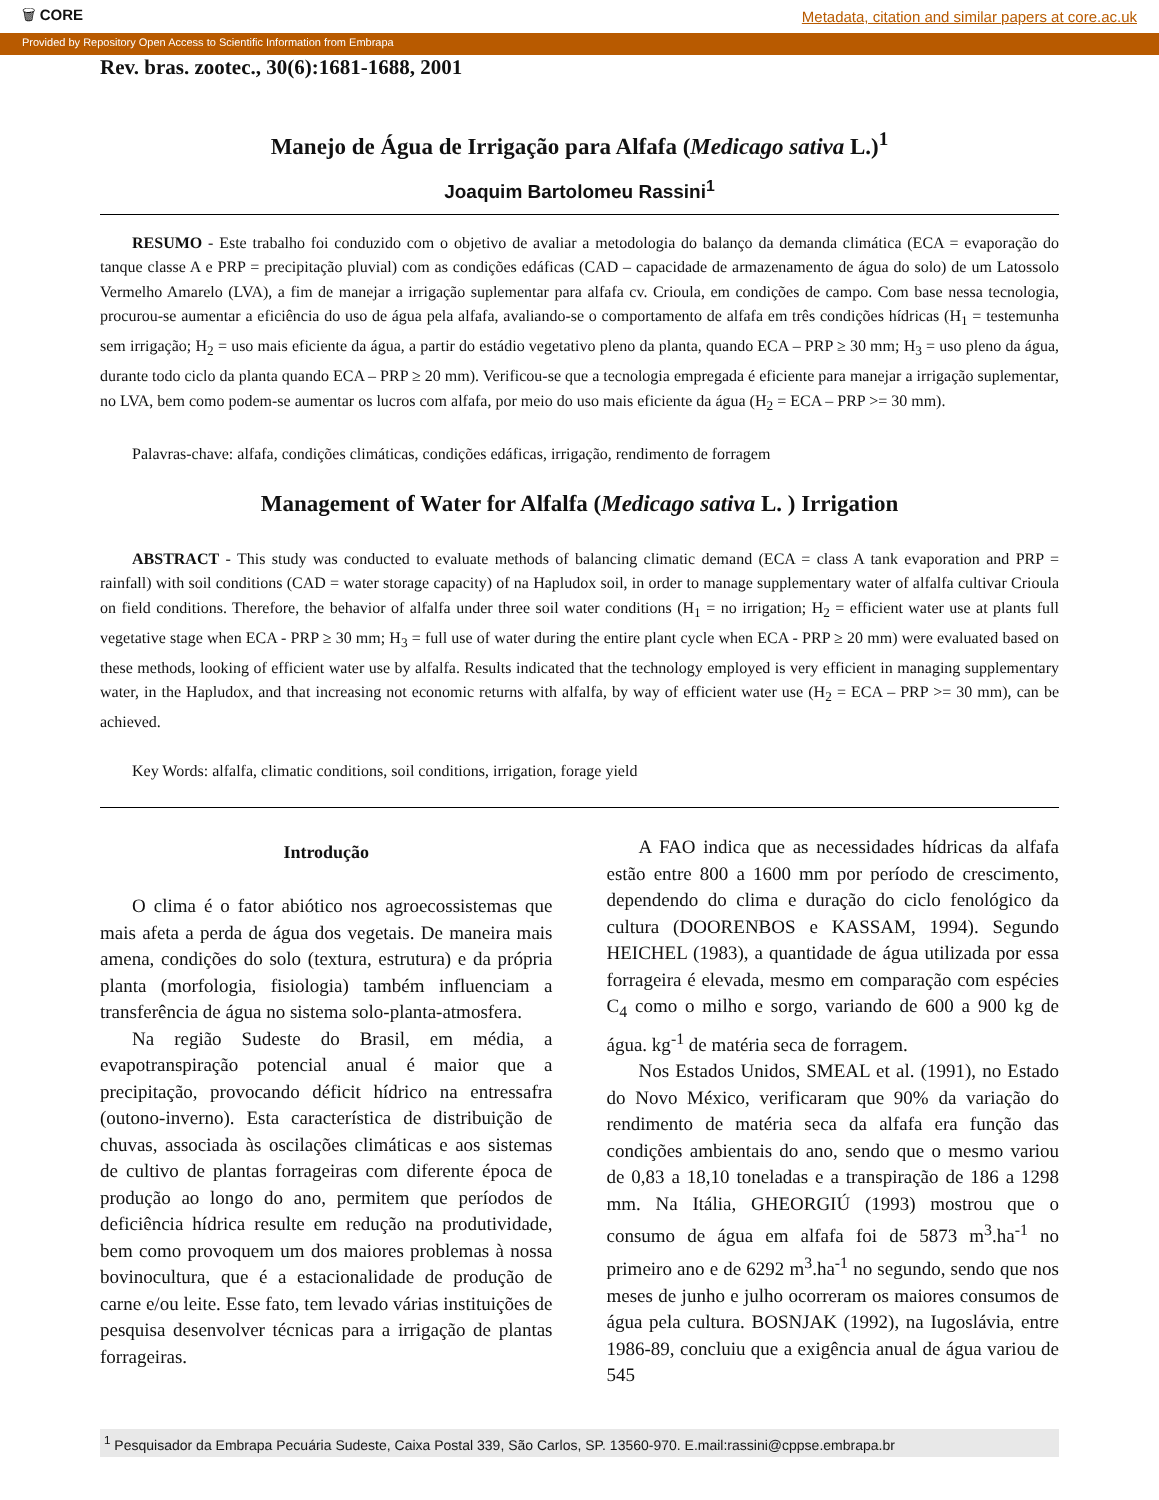🗑 CORE Metadata, citation and similar papers at core.ac.uk
Provided by Repository Open Access to Scientific Information from Embrapa
Rev. bras. zootec., 30(6):1681-1688, 2001
Manejo de Água de Irrigação para Alfafa (Medicago sativa L.)<sup>1</sup>
Joaquim Bartolomeu Rassini<sup>1</sup>
RESUMO - Este trabalho foi conduzido com o objetivo de avaliar a metodologia do balanço da demanda climática (ECA = evaporação do tanque classe A e PRP = precipitação pluvial) com as condições edáficas (CAD – capacidade de armazenamento de água do solo) de um Latossolo Vermelho Amarelo (LVA), a fim de manejar a irrigação suplementar para alfafa cv. Crioula, em condições de campo. Com base nessa tecnologia, procurou-se aumentar a eficiência do uso de água pela alfafa, avaliando-se o comportamento de alfafa em três condições hídricas (H<sub>1</sub> = testemunha sem irrigação; H<sub>2</sub> = uso mais eficiente da água, a partir do estádio vegetativo pleno da planta, quando ECA – PRP ≥ 30 mm; H<sub>3</sub> = uso pleno da água, durante todo ciclo da planta quando ECA – PRP ≥ 20 mm). Verificou-se que a tecnologia empregada é eficiente para manejar a irrigação suplementar, no LVA, bem como podem-se aumentar os lucros com alfafa, por meio do uso mais eficiente da água (H<sub>2</sub> = ECA – PRP >= 30 mm).
Palavras-chave: alfafa, condições climáticas, condições edáficas, irrigação, rendimento de forragem
Management of Water for Alfalfa (Medicago sativa L. ) Irrigation
ABSTRACT - This study was conducted to evaluate methods of balancing climatic demand (ECA = class A tank evaporation and PRP = rainfall) with soil conditions (CAD = water storage capacity) of na Hapludox soil, in order to manage supplementary water of alfalfa cultivar Crioula on field conditions. Therefore, the behavior of alfalfa under three soil water conditions (H<sub>1</sub> = no irrigation; H<sub>2</sub> = efficient water use at plants full vegetative stage when ECA - PRP ≥ 30 mm; H<sub>3</sub> = full use of water during the entire plant cycle when ECA - PRP ≥ 20 mm) were evaluated based on these methods, looking of efficient water use by alfalfa. Results indicated that the technology employed is very efficient in managing supplementary water, in the Hapludox, and that increasing not economic returns with alfalfa, by way of efficient water use (H<sub>2</sub> = ECA – PRP >= 30 mm), can be achieved.
Key Words: alfalfa, climatic conditions, soil conditions, irrigation, forage yield
Introdução
O clima é o fator abiótico nos agroecossistemas que mais afeta a perda de água dos vegetais. De maneira mais amena, condições do solo (textura, estrutura) e da própria planta (morfologia, fisiologia) também influenciam a transferência de água no sistema solo-planta-atmosfera.
Na região Sudeste do Brasil, em média, a evapotranspiração potencial anual é maior que a precipitação, provocando déficit hídrico na entressafra (outono-inverno). Esta característica de distribuição de chuvas, associada às oscilações climáticas e aos sistemas de cultivo de plantas forrageiras com diferente época de produção ao longo do ano, permitem que períodos de deficiência hídrica resulte em redução na produtividade, bem como provoquem um dos maiores problemas à nossa bovinocultura, que é a estacionalidade de produção de carne e/ou leite. Esse fato, tem levado várias instituições de pesquisa desenvolver técnicas para a irrigação de plantas forrageiras.
A FAO indica que as necessidades hídricas da alfafa estão entre 800 a 1600 mm por período de crescimento, dependendo do clima e duração do ciclo fenológico da cultura (DOORENBOS e KASSAM, 1994). Segundo HEICHEL (1983), a quantidade de água utilizada por essa forrageira é elevada, mesmo em comparação com espécies C<sub>4</sub> como o milho e sorgo, variando de 600 a 900 kg de água. kg<sup>-1</sup> de matéria seca de forragem.
Nos Estados Unidos, SMEAL et al. (1991), no Estado do Novo México, verificaram que 90% da variação do rendimento de matéria seca da alfafa era função das condições ambientais do ano, sendo que o mesmo variou de 0,83 a 18,10 toneladas e a transpiração de 186 a 1298 mm. Na Itália, GHEORGIÚ (1993) mostrou que o consumo de água em alfafa foi de 5873 m<sup>3</sup>.ha<sup>-1</sup> no primeiro ano e de 6292 m<sup>3</sup>.ha<sup>-1</sup> no segundo, sendo que nos meses de junho e julho ocorreram os maiores consumos de água pela cultura. BOSNJAK (1992), na Iugoslávia, entre 1986-89, concluiu que a exigência anual de água variou de 545
<sup>1</sup> Pesquisador da Embrapa Pecuária Sudeste, Caixa Postal 339, São Carlos, SP. 13560-970. E.mail:rassini@cppse.embrapa.br